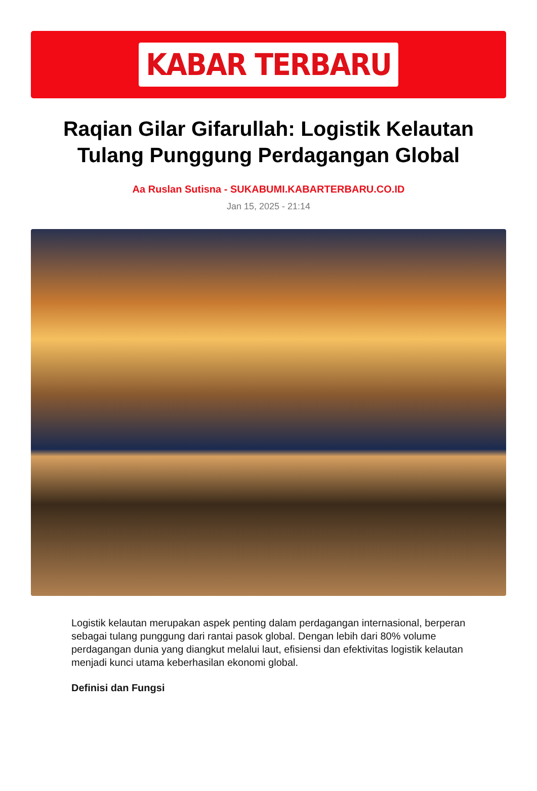KABAR TERBARU
Raqian Gilar Gifarullah: Logistik Kelautan Tulang Punggung Perdagangan Global
Aa Ruslan Sutisna - SUKABUMI.KABARTERBARU.CO.ID
Jan 15, 2025 - 21:14
Logistik kelautan merupakan aspek penting dalam perdagangan internasional, berperan sebagai tulang punggung dari rantai pasok global. Dengan lebih dari 80% volume perdagangan dunia yang diangkut melalui laut, efisiensi dan efektivitas logistik kelautan menjadi kunci utama keberhasilan ekonomi global.
Definisi dan Fungsi